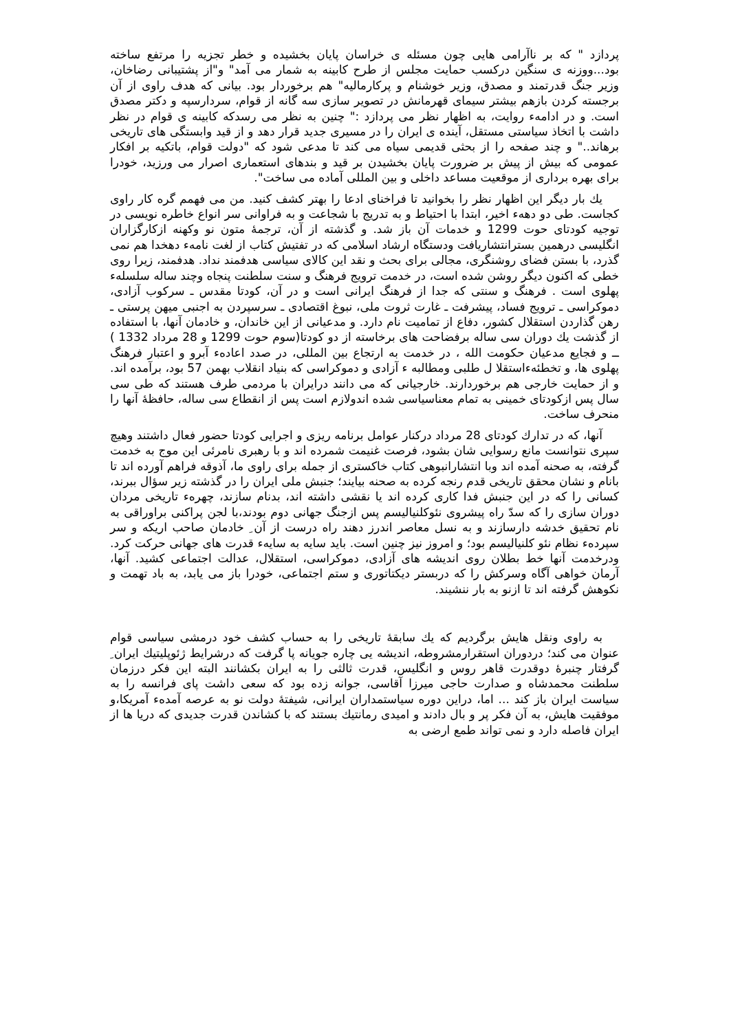پردازد " که بر ناآرامی هایی چون مسئله ی خراسان پایان بخشیده و خطر تجزیه را مرتفع ساخته بود...ووزنه ی سنگین درکسب حمایت مجلس از طرح کابینه به شمار می آمد" و"از پشتیبانی رضاخان، وزیر جنگ قدرتمند و مصدق، وزیر خوشنام و پرکارمالیه" هم برخوردار بود. بیانی که هدف راوی از آن برجسته کردن بازهم بیشتر سیمای قهرمانش در تصویر سازی سه گانه از قوام، سردارسپه و دکتر مصدق است. و در ادامهء روایت، به اظهار نظر می پردازد :" چنین به نظر می رسدکه کابینه ی قوام در نظر داشت با اتخاذ سیاستی مستقل، آینده ی ایران را در مسیری جدید قرار دهد و از قید وابستگی های تاریخی برهاند.." و چند صفحه را از بحثی قدیمی سیاه می کند تا مدعی شود که "دولت قوام، باتکیه بر افکار عمومی که بیش از پیش بر ضرورت پایان بخشیدن بر قید و بندهای استعماری اصرار می ورزید، خودرا برای بهره برداری از موقعیت مساعد داخلی و بین المللی آماده می ساخت".
يك بار دیگر این اظهار نظر را بخوانید تا فراخنای ادعا را بهتر کشف کنید. من می فهمم گره کار راوی کجاست. طی دو دههء اخیر، ابتدا با احتیاط و به تدریج با شجاعت و به فراوانی سر انواع خاطره نویسی در توجیه کودتای حوت 1299 و خدمات آن باز شد. و گذشته از آن، ترجمهٔ متون نو وکهنه ازکارگزاران انگلیسی درهمین بسترانتشاریافت ودستگاه ارشاد اسلامی که در تفتیش کتاب از لغت نامهء دهخدا هم نمی گذرد، با بستن فضای روشنگری، مجالی برای بحث و نقد این کالای سیاسی هدفمند نداد. هدفمند، زیرا روی خطی که اکنون دیگر روشن شده است، در خدمت ترویج فرهنگ و سنت سلطنت پنجاه وچند ساله سلسلهء پهلوی است . فرهنگ و سنتی که جدا از فرهنگ ایرانی است و در آن، کودتا مقدس ـ سرکوب آزادی، دموکراسی ـ ترویج فساد، پیشرفت ـ غارت ثروت ملی، نبوغ اقتصادی ـ سرسپردن به اجنبی میهن پرستی ـ رهن گذاردن استقلال کشور، دفاع از تمامیت نام دارد. و مدعیانی از این خاندان، و خادمان آنها، با استفاده از گذشت يك دوران سی ساله برفضاحت های برخاسته از دو کودتا(سوم حوت 1299 و 28 مرداد 1332 ) ــ و فجایع مدعیان حکومت الله ، در خدمت به ارتجاع بین المللی، در صدد اعادهء آبرو و اعتبار فرهنگ پهلوی ها، و تخطئهءاستقلا ل طلبی ومطالبه ء آزادی و دموکراسی که بنیاد انقلاب بهمن 57 بود، برآمده اند. و از حمایت خارجی هم برخوردارند. خارجیانی که می دانند درایران با مردمی طرف هستند که طی سی سال پس ازکودتای خمینی به تمام معناسیاسی شده اندولازم است پس از انقطاع سی ساله، حافظهٔ آنها را منحرف ساخت.
آنها، که در تدارك کودتای 28 مرداد درکنار عوامل برنامه ریزی و اجرایی کودتا حضور فعال داشتند وهیچ سپری نتوانست مانع رسوایی شان بشود، فرصت غنیمت شمرده اند و با رهبری نامرئی این موج به خدمت گرفته، به صحنه آمده اند وبا انتشارانبوهی کتاب خاکستری از جمله برای راوی ما، آذوقه فراهم آورده اند تا بانام و نشان محقق تاریخی قدم رنجه کرده به صحنه بیایند؛ جنبش ملی ایران را در گذشته زیر سؤال ببرند، کسانی را که در این جنبش فدا کاری کرده اند یا نقشی داشته اند، بدنام سازند، چهرهء تاریخی مردان دوران سازی را که سدّ راه پیشروی نئوکلنیالیسم پس ازجنگ جهانی دوم بودند،با لجن پراکنی براوراقی به نام تحقیق خدشه دارسازند و به نسل معاصر اندرز دهند راه درست از آن ِ خادمان صاحب اریکه و سر سپردهء نظام نئو کلنیالیسم بود؛ و امروز نیز چنین است. باید سایه به سایهء قدرت های جهانی حرکت کرد. ودرخدمت آنها خط بطلان روی اندیشه های آزادی، دموکراسی، استقلال، عدالت اجتماعی کشید. آنها، آرمان خواهی آگاه وسرکش را که دربستر دیکتاتوری و ستم اجتماعی، خودرا باز می یابد، به باد تهمت و نکوهش گرفته اند تا ازنو به بار ننشیند.
به راوی ونقل هایش برگردیم که يك سابقهٔ تاریخی را به حساب کشف خود درمشی سیاسی قوام عنوان می کند؛ دردوران استقرارمشروطه، اندیشه یی چاره جویانه پا گرفت که درشرایط ژئوپلیتيك ایران ِ گرفتار چنبرهٔ دوقدرت قاهر روس و انگلیس، قدرت ثالثی را به ایران بکشانند البته این فکر درزمان سلطنت محمدشاه و صدارت حاجی میرزا آقاسی، جوانه زده بود که سعی داشت پای فرانسه را به سیاست ایران باز کند ... اما، دراین دوره سیاستمداران ایرانی، شیفتهٔ دولت نو به عرصه آمدهء آمریکا،و موفقیت هایش، به آن فکر پر و بال دادند و امیدی رمانتيك بستند که با کشاندن قدرت جدیدی که دریا ها از ایران فاصله دارد و نمی تواند طمع ارضی به